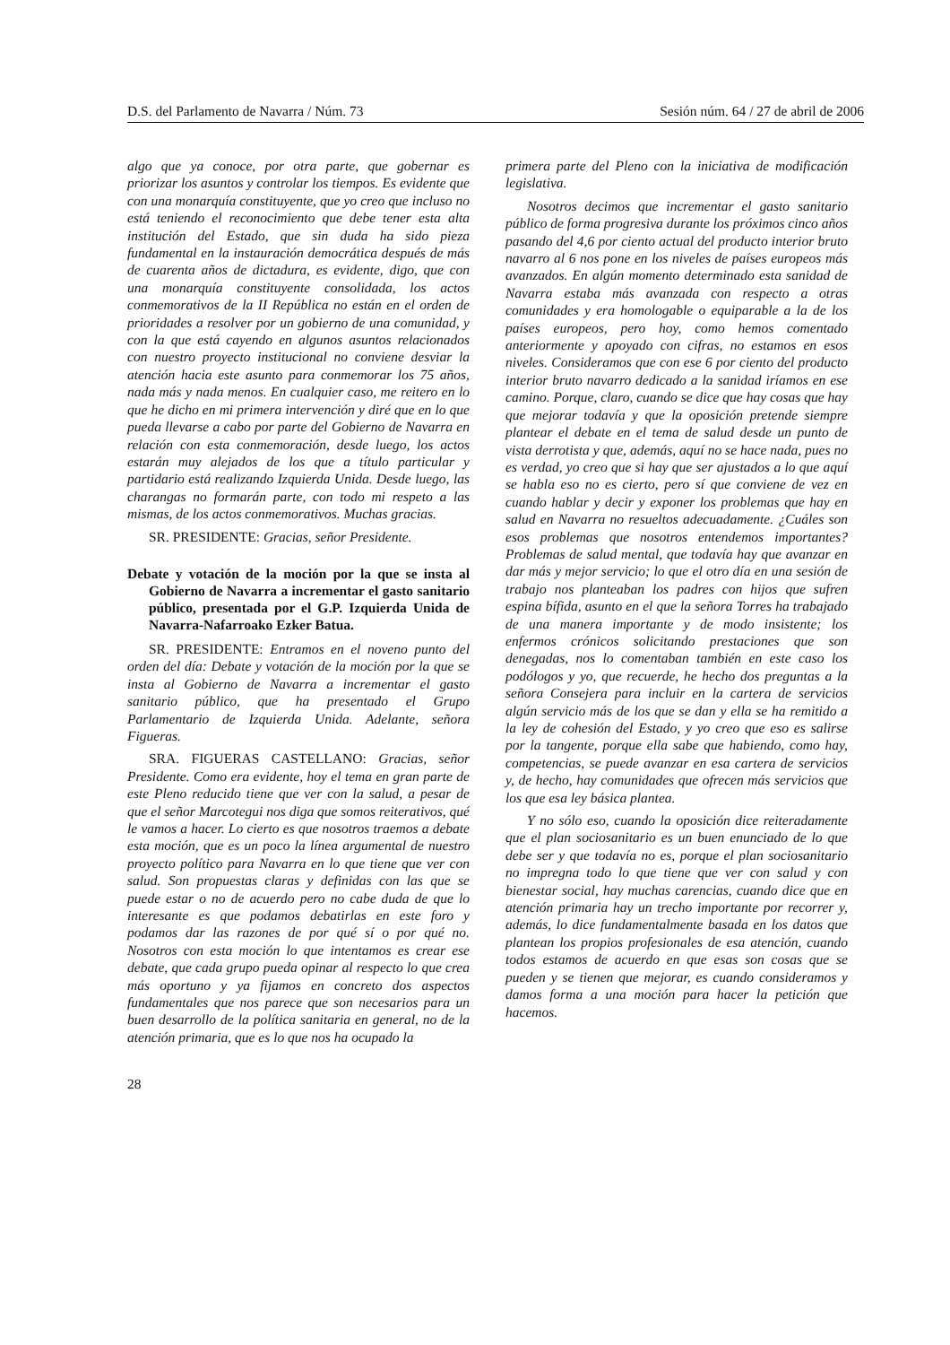D.S. del Parlamento de Navarra / Núm. 73 Sesión núm. 64 / 27 de abril de 2006
algo que ya conoce, por otra parte, que gobernar es priorizar los asuntos y controlar los tiempos. Es evidente que con una monarquía constituyente, que yo creo que incluso no está teniendo el reconocimiento que debe tener esta alta institución del Estado, que sin duda ha sido pieza fundamental en la instauración democrática después de más de cuarenta años de dictadura, es evidente, digo, que con una monarquía constituyente consolidada, los actos conmemorativos de la II República no están en el orden de prioridades a resolver por un gobierno de una comunidad, y con la que está cayendo en algunos asuntos relacionados con nuestro proyecto institucional no conviene desviar la atención hacia este asunto para conmemorar los 75 años, nada más y nada menos. En cualquier caso, me reitero en lo que he dicho en mi primera intervención y diré que en lo que pueda llevarse a cabo por parte del Gobierno de Navarra en relación con esta conmemoración, desde luego, los actos estarán muy alejados de los que a título particular y partidario está realizando Izquierda Unida. Desde luego, las charangas no formarán parte, con todo mi respeto a las mismas, de los actos conmemorativos. Muchas gracias.
SR. PRESIDENTE: Gracias, señor Presidente.
Debate y votación de la moción por la que se insta al Gobierno de Navarra a incrementar el gasto sanitario público, presentada por el G.P. Izquierda Unida de Navarra-Nafarroako Ezker Batua.
SR. PRESIDENTE: Entramos en el noveno punto del orden del día: Debate y votación de la moción por la que se insta al Gobierno de Navarra a incrementar el gasto sanitario público, que ha presentado el Grupo Parlamentario de Izquierda Unida. Adelante, señora Figueras.
SRA. FIGUERAS CASTELLANO: Gracias, señor Presidente. Como era evidente, hoy el tema en gran parte de este Pleno reducido tiene que ver con la salud, a pesar de que el señor Marcotegui nos diga que somos reiterativos, qué le vamos a hacer. Lo cierto es que nosotros traemos a debate esta moción, que es un poco la línea argumental de nuestro proyecto político para Navarra en lo que tiene que ver con salud. Son propuestas claras y definidas con las que se puede estar o no de acuerdo pero no cabe duda de que lo interesante es que podamos debatirlas en este foro y podamos dar las razones de por qué sí o por qué no. Nosotros con esta moción lo que intentamos es crear ese debate, que cada grupo pueda opinar al respecto lo que crea más oportuno y ya fijamos en concreto dos aspectos fundamentales que nos parece que son necesarios para un buen desarrollo de la política sanitaria en general, no de la atención primaria, que es lo que nos ha ocupado la
primera parte del Pleno con la iniciativa de modificación legislativa.
Nosotros decimos que incrementar el gasto sanitario público de forma progresiva durante los próximos cinco años pasando del 4,6 por ciento actual del producto interior bruto navarro al 6 nos pone en los niveles de países europeos más avanzados. En algún momento determinado esta sanidad de Navarra estaba más avanzada con respecto a otras comunidades y era homologable o equiparable a la de los países europeos, pero hoy, como hemos comentado anteriormente y apoyado con cifras, no estamos en esos niveles. Consideramos que con ese 6 por ciento del producto interior bruto navarro dedicado a la sanidad iríamos en ese camino. Porque, claro, cuando se dice que hay cosas que hay que mejorar todavía y que la oposición pretende siempre plantear el debate en el tema de salud desde un punto de vista derrotista y que, además, aquí no se hace nada, pues no es verdad, yo creo que si hay que ser ajustados a lo que aquí se habla eso no es cierto, pero sí que conviene de vez en cuando hablar y decir y exponer los problemas que hay en salud en Navarra no resueltos adecuadamente. ¿Cuáles son esos problemas que nosotros entendemos importantes? Problemas de salud mental, que todavía hay que avanzar en dar más y mejor servicio; lo que el otro día en una sesión de trabajo nos planteaban los padres con hijos que sufren espina bífida, asunto en el que la señora Torres ha trabajado de una manera importante y de modo insistente; los enfermos crónicos solicitando prestaciones que son denegadas, nos lo comentaban también en este caso los podólogos y yo, que recuerde, he hecho dos preguntas a la señora Consejera para incluir en la cartera de servicios algún servicio más de los que se dan y ella se ha remitido a la ley de cohesión del Estado, y yo creo que eso es salirse por la tangente, porque ella sabe que habiendo, como hay, competencias, se puede avanzar en esa cartera de servicios y, de hecho, hay comunidades que ofrecen más servicios que los que esa ley básica plantea.
Y no sólo eso, cuando la oposición dice reiteradamente que el plan sociosanitario es un buen enunciado de lo que debe ser y que todavía no es, porque el plan sociosanitario no impregna todo lo que tiene que ver con salud y con bienestar social, hay muchas carencias, cuando dice que en atención primaria hay un trecho importante por recorrer y, además, lo dice fundamentalmente basada en los datos que plantean los propios profesionales de esa atención, cuando todos estamos de acuerdo en que esas son cosas que se pueden y se tienen que mejorar, es cuando consideramos y damos forma a una moción para hacer la petición que hacemos.
28